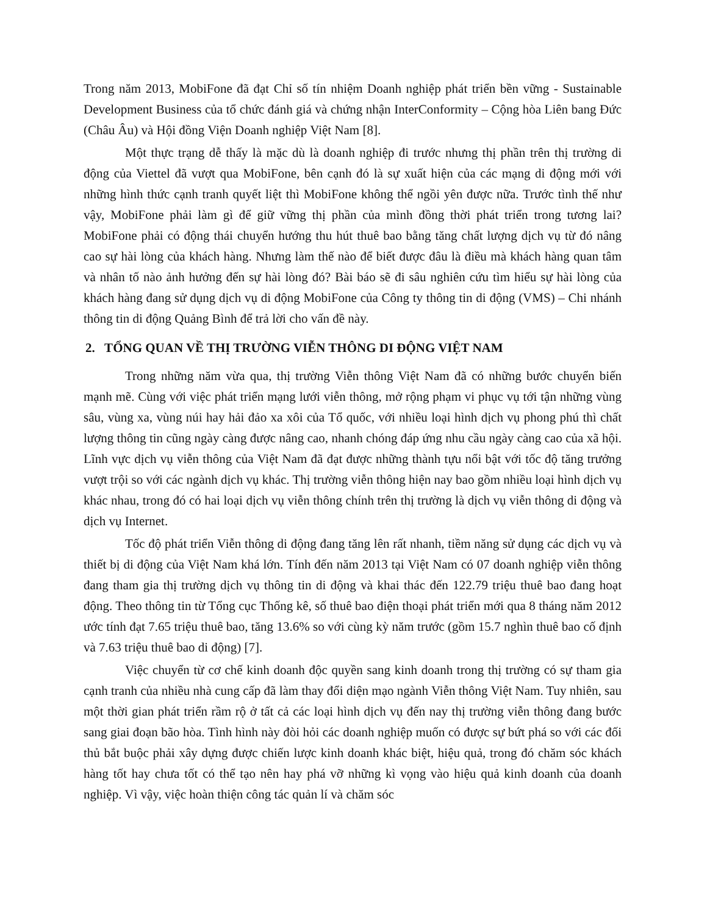Trong năm 2013, MobiFone đã đạt Chỉ số tín nhiệm Doanh nghiệp phát triển bền vững - Sustainable Development Business của tổ chức đánh giá và chứng nhận InterConformity – Cộng hòa Liên bang Đức (Châu Âu) và Hội đồng Viện Doanh nghiệp Việt Nam [8].
Một thực trạng dễ thấy là mặc dù là doanh nghiệp đi trước nhưng thị phần trên thị trường di động của Viettel đã vượt qua MobiFone, bên cạnh đó là sự xuất hiện của các mạng di động mới với những hình thức cạnh tranh quyết liệt thì MobiFone không thể ngồi yên được nữa. Trước tình thế như vậy, MobiFone phải làm gì để giữ vững thị phần của mình đồng thời phát triển trong tương lai? MobiFone phải có động thái chuyển hướng thu hút thuê bao bằng tăng chất lượng dịch vụ từ đó nâng cao sự hài lòng của khách hàng. Nhưng làm thế nào để biết được đâu là điều mà khách hàng quan tâm và nhân tố nào ảnh hưởng đến sự hài lòng đó? Bài báo sẽ đi sâu nghiên cứu tìm hiểu sự hài lòng của khách hàng đang sử dụng dịch vụ di động MobiFone của Công ty thông tin di động (VMS) – Chi nhánh thông tin di động Quảng Bình để trả lời cho vấn đề này.
2. TỔNG QUAN VỀ THỊ TRƯỜNG VIỄN THÔNG DI ĐỘNG VIỆT NAM
Trong những năm vừa qua, thị trường Viễn thông Việt Nam đã có những bước chuyển biến mạnh mẽ. Cùng với việc phát triển mạng lưới viễn thông, mở rộng phạm vi phục vụ tới tận những vùng sâu, vùng xa, vùng núi hay hải đảo xa xôi của Tổ quốc, với nhiều loại hình dịch vụ phong phú thì chất lượng thông tin cũng ngày càng được nâng cao, nhanh chóng đáp ứng nhu cầu ngày càng cao của xã hội. Lĩnh vực dịch vụ viễn thông của Việt Nam đã đạt được những thành tựu nổi bật với tốc độ tăng trưởng vượt trội so với các ngành dịch vụ khác. Thị trường viễn thông hiện nay bao gồm nhiều loại hình dịch vụ khác nhau, trong đó có hai loại dịch vụ viễn thông chính trên thị trường là dịch vụ viễn thông di động và dịch vụ Internet.
Tốc độ phát triển Viễn thông di động đang tăng lên rất nhanh, tiềm năng sử dụng các dịch vụ và thiết bị di động của Việt Nam khá lớn. Tính đến năm 2013 tại Việt Nam có 07 doanh nghiệp viễn thông đang tham gia thị trường dịch vụ thông tin di động và khai thác đến 122.79 triệu thuê bao đang hoạt động. Theo thông tin từ Tổng cục Thống kê, số thuê bao điện thoại phát triển mới qua 8 tháng năm 2012 ước tính đạt 7.65 triệu thuê bao, tăng 13.6% so với cùng kỳ năm trước (gồm 15.7 nghìn thuê bao cố định và 7.63 triệu thuê bao di động) [7].
Việc chuyển từ cơ chế kinh doanh độc quyền sang kinh doanh trong thị trường có sự tham gia cạnh tranh của nhiều nhà cung cấp đã làm thay đổi diện mạo ngành Viễn thông Việt Nam. Tuy nhiên, sau một thời gian phát triển rầm rộ ở tất cả các loại hình dịch vụ đến nay thị trường viễn thông đang bước sang giai đoạn bão hòa. Tình hình này đòi hỏi các doanh nghiệp muốn có được sự bứt phá so với các đối thủ bắt buộc phải xây dựng được chiến lược kinh doanh khác biệt, hiệu quả, trong đó chăm sóc khách hàng tốt hay chưa tốt có thể tạo nên hay phá vỡ những kì vọng vào hiệu quả kinh doanh của doanh nghiệp. Vì vậy, việc hoàn thiện công tác quản lí và chăm sóc